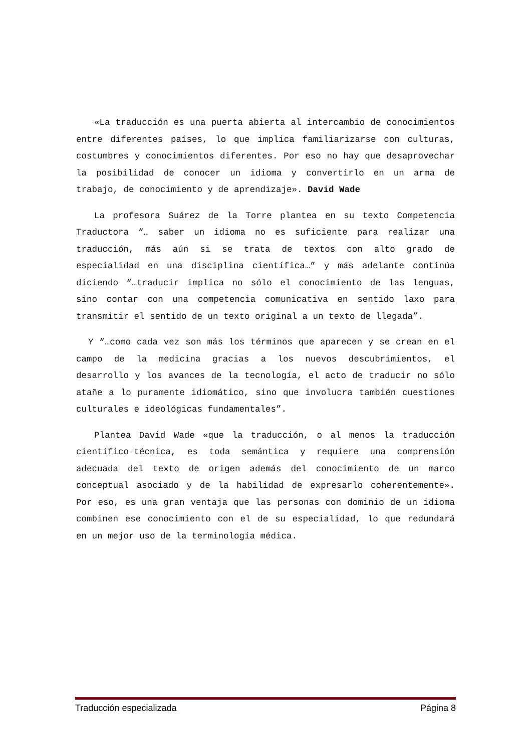«La traducción es una puerta abierta al intercambio de conocimientos entre diferentes países, lo que implica familiarizarse con culturas, costumbres y conocimientos diferentes. Por eso no hay que desaprovechar la posibilidad de conocer un idioma y convertirlo en un arma de trabajo, de conocimiento y de aprendizaje». David Wade
La profesora Suárez de la Torre plantea en su texto Competencia Traductora “… saber un idioma no es suficiente para realizar una traducción, más aún si se trata de textos con alto grado de especialidad en una disciplina científica…” y más adelante continúa diciendo “…traducir implica no sólo el conocimiento de las lenguas, sino contar con una competencia comunicativa en sentido laxo para transmitir el sentido de un texto original a un texto de llegada”.
Y “…como cada vez son más los términos que aparecen y se crean en el campo de la medicina gracias a los nuevos descubrimientos, el desarrollo y los avances de la tecnología, el acto de traducir no sólo atañe a lo puramente idiomático, sino que involucra también cuestiones culturales e ideológicas fundamentales”.
Plantea David Wade «que la traducción, o al menos la traducción científico–técnica, es toda semántica y requiere una comprensión adecuada del texto de origen además del conocimiento de un marco conceptual asociado y de la habilidad de expresarlo coherentemente». Por eso, es una gran ventaja que las personas con dominio de un idioma combinen ese conocimiento con el de su especialidad, lo que redundará en un mejor uso de la terminología médica.
Traducción especializada Página 8